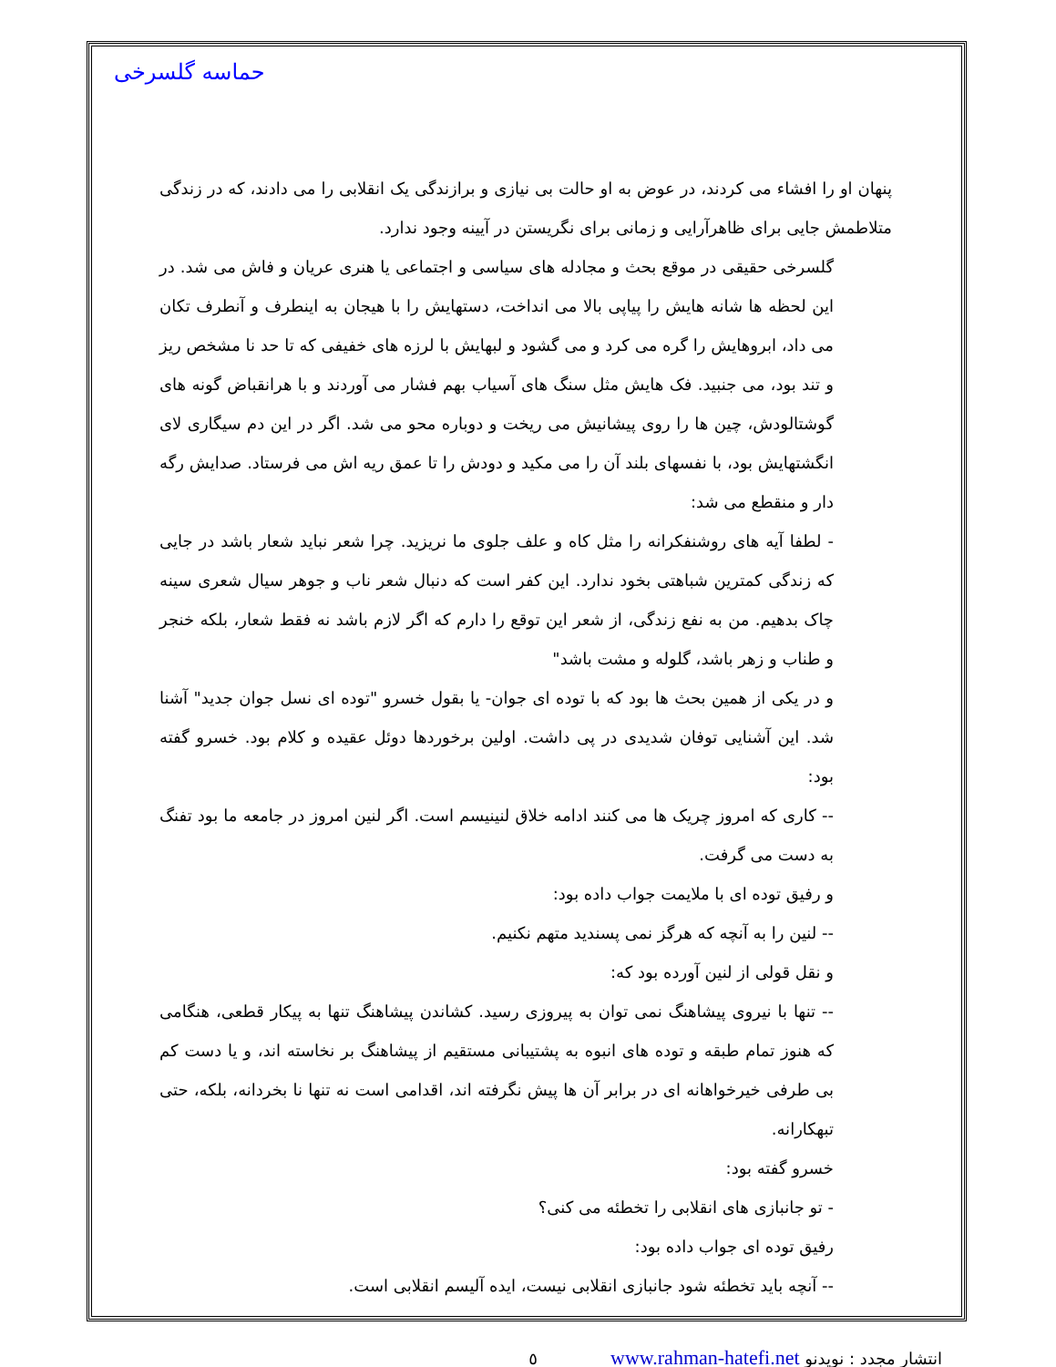حماسه گلسرخی
پنهان او را افشاء می کردند، در عوض به او حالت بی نیازی و برازندگی یک انقلابی را می دادند، که در زندگی متلاطمش جایی برای ظاهرآرایی و زمانی برای نگریستن در آیینه وجود ندارد.
گلسرخی حقیقی در موقع بحث و مجادله های سیاسی و اجتماعی یا هنری عریان و فاش می شد. در این لحظه ها شانه هایش را پیاپی بالا می انداخت، دستهایش را با هیجان به اینطرف و آنطرف تکان می داد، ابروهایش را گره می کرد و می گشود و لبهایش با لرزه های خفیفی که تا حد نا مشخص ریز و تند بود، می جنبید. فک هایش مثل سنگ های آسیاب بهم فشار می آوردند و با هرانقباض گونه های گوشتالودش، چین ها را روی پیشانیش می ریخت و دوباره محو می شد. اگر در این دم سیگاری لای انگشتهایش بود، با نفسهای بلند آن را می مکید و دودش را تا عمق ریه اش می فرستاد. صدایش رگه دار و منقطع می شد:
- لطفا آیه های روشنفکرانه را مثل کاه و علف جلوی ما نریزید. چرا شعر نباید شعار باشد در جایی که زندگی کمترین شباهتی بخود ندارد. این کفر است که دنبال شعر ناب و جوهر سیال شعری سینه چاک بدهیم. من به نفع زندگی، از شعر این توقع را دارم که اگر لازم باشد نه فقط شعار، بلکه خنجر و طناب و زهر باشد، گلوله و مشت باشد"
و در یکی از همین بحث ها بود که با توده ای جوان- یا بقول خسرو "توده ای نسل جوان جدید" آشنا شد. این آشنایی توفان شدیدی در پی داشت. اولین برخوردها دوئل عقیده و کلام بود. خسرو گفته بود:
-- کاری که امروز چریک ها می کنند ادامه خلاق لنینیسم است. اگر لنین امروز در جامعه ما بود تفنگ به دست می گرفت.
و رفیق توده ای با ملایمت جواب داده بود:
-- لنین را به آنچه که هرگز نمی پسندید متهم نکنیم.
و نقل قولی از لنین آورده بود که:
-- تنها با نیروی پیشاهنگ نمی توان به پیروزی رسید. کشاندن پیشاهنگ تنها به پیکار قطعی، هنگامی که هنوز تمام طبقه و توده های انبوه به پشتیبانی مستقیم از پیشاهنگ بر نخاسته اند، و یا دست کم بی طرفی خیرخواهانه ای در برابر آن ها پیش نگرفته اند، اقدامی است نه تنها نا بخردانه، بلکه، حتی تبهکارانه.
خسرو گفته بود:
- تو جانبازی های انقلابی را تخطئه می کنی؟
رفیق توده ای جواب داده بود:
-- آنچه باید تخطئه شود جانبازی انقلابی نیست، ایده آلیسم انقلابی است.
انتشار مجدد : نویدنو www.rahman-hatefi.net ٥